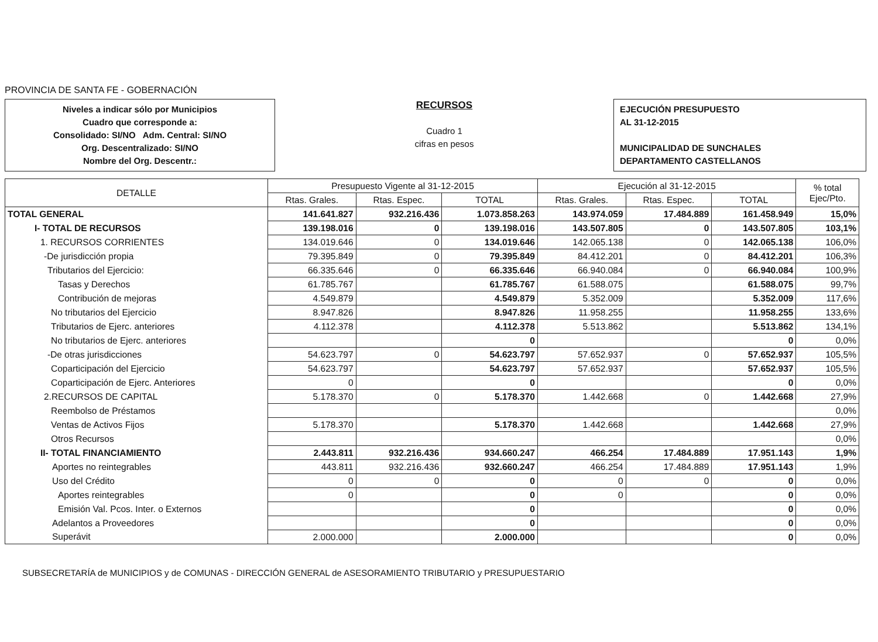PROVINCIA DE SANTA FE - GOBERNACIÓN
Niveles a indicar sólo por Municipios
Cuadro que corresponde a:
Consolidado: SI/NO Adm. Central: SI/NO
Org. Descentralizado: SI/NO
Nombre del Org. Descentr.:
RECURSOS
Cuadro 1
cifras en pesos
EJECUCIÓN PRESUPUESTO
AL 31-12-2015
MUNICIPALIDAD DE SUNCHALES
DEPARTAMENTO CASTELLANOS
| DETALLE | Presupuesto Vigente al 31-12-2015 | | | Ejecución al 31-12-2015 | | | % total Ejec/Pto. |
| --- | --- | --- | --- | --- | --- | --- | --- |
| | Rtas. Grales. | Rtas. Espec. | TOTAL | Rtas. Grales. | Rtas. Espec. | TOTAL | |
| TOTAL GENERAL | 141.641.827 | 932.216.436 | 1.073.858.263 | 143.974.059 | 17.484.889 | 161.458.949 | 15,0% |
| I- TOTAL DE RECURSOS | 139.198.016 | 0 | 139.198.016 | 143.507.805 | 0 | 143.507.805 | 103,1% |
| 1. RECURSOS CORRIENTES | 134.019.646 | 0 | 134.019.646 | 142.065.138 | 0 | 142.065.138 | 106,0% |
| -De jurisdicción propia | 79.395.849 | 0 | 79.395.849 | 84.412.201 | 0 | 84.412.201 | 106,3% |
| Tributarios del Ejercicio: | 66.335.646 | 0 | 66.335.646 | 66.940.084 | 0 | 66.940.084 | 100,9% |
| Tasas y Derechos | 61.785.767 | | 61.785.767 | 61.588.075 | | 61.588.075 | 99,7% |
| Contribución de mejoras | 4.549.879 | | 4.549.879 | 5.352.009 | | 5.352.009 | 117,6% |
| No tributarios del Ejercicio | 8.947.826 | | 8.947.826 | 11.958.255 | | 11.958.255 | 133,6% |
| Tributarios de Ejerc. anteriores | 4.112.378 | | 4.112.378 | 5.513.862 | | 5.513.862 | 134,1% |
| No tributarios de Ejerc. anteriores | | | 0 | | | 0 | 0,0% |
| -De otras jurisdicciones | 54.623.797 | 0 | 54.623.797 | 57.652.937 | 0 | 57.652.937 | 105,5% |
| Coparticipación del Ejercicio | 54.623.797 | | 54.623.797 | 57.652.937 | | 57.652.937 | 105,5% |
| Coparticipación de Ejerc. Anteriores | 0 | | 0 | | | 0 | 0,0% |
| 2.RECURSOS DE CAPITAL | 5.178.370 | 0 | 5.178.370 | 1.442.668 | 0 | 1.442.668 | 27,9% |
| Reembolso de Préstamos | | | | | | | 0,0% |
| Ventas de Activos Fijos | 5.178.370 | | 5.178.370 | 1.442.668 | | 1.442.668 | 27,9% |
| Otros Recursos | | | | | | | 0,0% |
| II- TOTAL FINANCIAMIENTO | 2.443.811 | 932.216.436 | 934.660.247 | 466.254 | 17.484.889 | 17.951.143 | 1,9% |
| Aportes no reintegrables | 443.811 | 932.216.436 | 932.660.247 | 466.254 | 17.484.889 | 17.951.143 | 1,9% |
| Uso del Crédito | 0 | 0 | 0 | 0 | 0 | 0 | 0,0% |
| Aportes reintegrables | 0 | | 0 | 0 | | 0 | 0,0% |
| Emisión Val. Pcos. Inter. o Externos | | | 0 | | | 0 | 0,0% |
| Adelantos a Proveedores | | | 0 | | | 0 | 0,0% |
| Superávit | 2.000.000 | | 2.000.000 | | | 0 | 0,0% |
SUBSECRETARÍA de MUNICIPIOS y de COMUNAS - DIRECCIÓN GENERAL de ASESORAMIENTO TRIBUTARIO y PRESUPUESTARIO